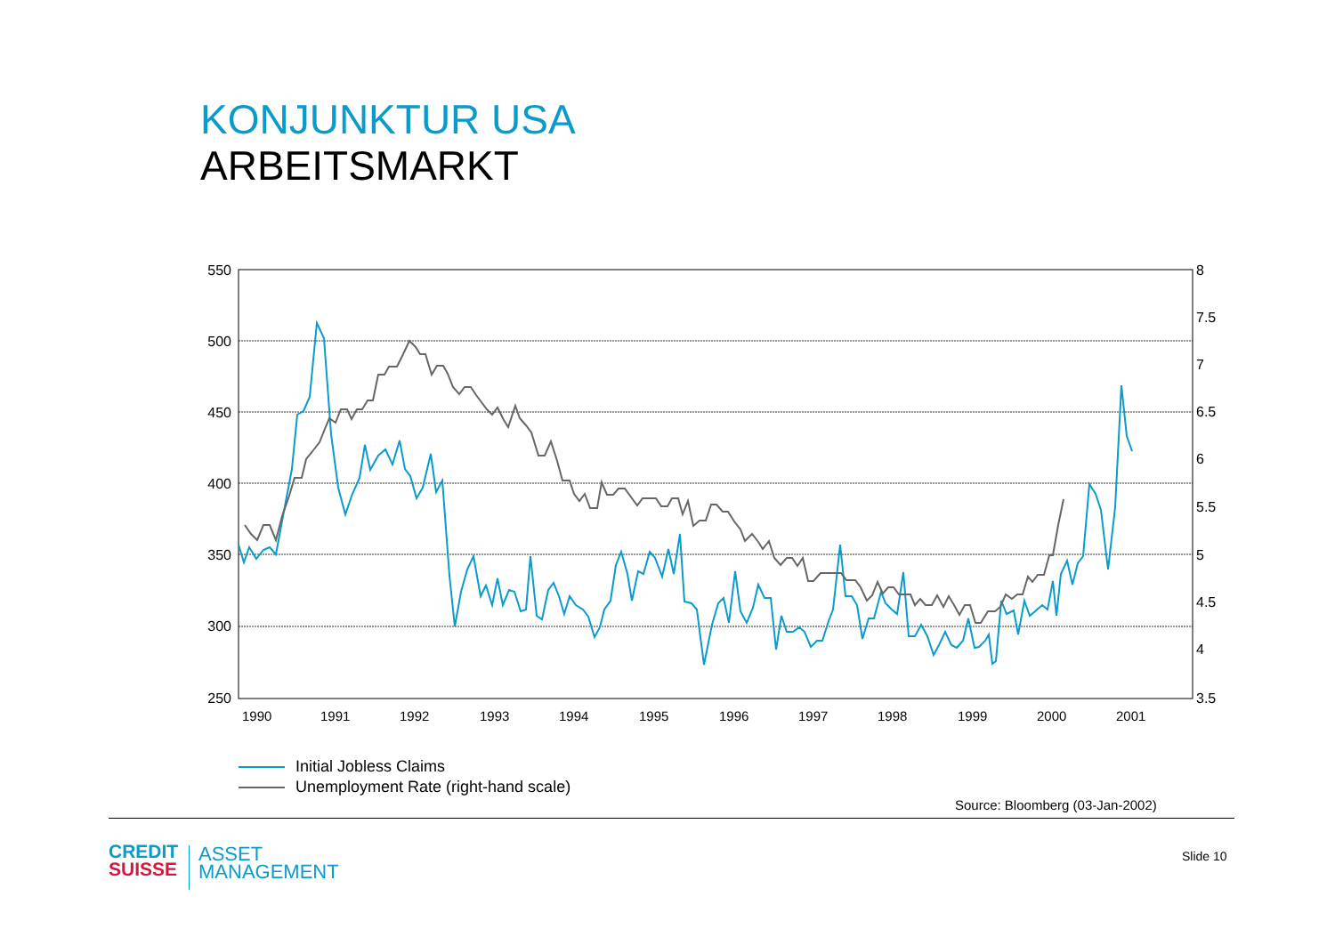KONJUNKTUR USA
ARBEITSMARKT
550
500
450
400
350
300
250
8
7.5
7
6.5
6
5.5
5
4.5
4
3.5
1990
1991
1992
1993
1994
1995
1996
1997
1998
1999
2000
2001
Initial Jobless Claims
Unemployment Rate (right-hand scale)
Source: Bloomberg (03-Jan-2002)
CREDIT
SUISSE
ASSET
MANAGEMENT
Slide 10